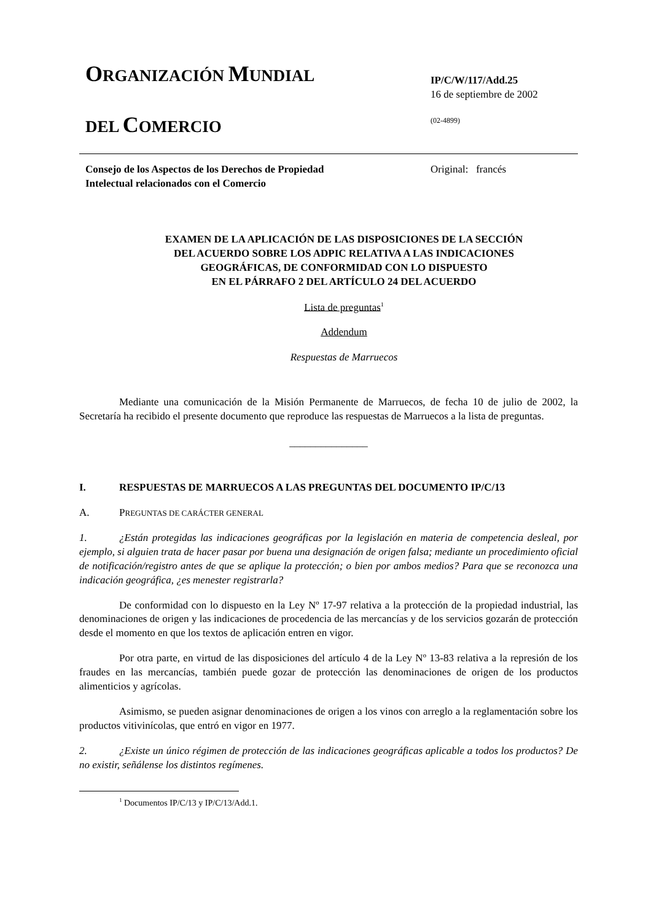ORGANIZACIÓN MUNDIAL
DEL COMERCIO
IP/C/W/117/Add.25
16 de septiembre de 2002
(02-4899)
Consejo de los Aspectos de los Derechos de Propiedad
Intelectual relacionados con el Comercio
Original: francés
EXAMEN DE LA APLICACIÓN DE LAS DISPOSICIONES DE LA SECCIÓN
DEL ACUERDO SOBRE LOS ADPIC RELATIVA A LAS INDICACIONES
GEOGRÁFICAS, DE CONFORMIDAD CON LO DISPUESTO
EN EL PÁRRAFO 2 DEL ARTÍCULO 24 DEL ACUERDO
Lista de preguntas<sup>1</sup>
Addendum
Respuestas de Marruecos
Mediante una comunicación de la Misión Permanente de Marruecos, de fecha 10 de julio de 2002, la Secretaría ha recibido el presente documento que reproduce las respuestas de Marruecos a la lista de preguntas.
_______________
I. RESPUESTAS DE MARRUECOS A LAS PREGUNTAS DEL DOCUMENTO IP/C/13
A. PREGUNTAS DE CARÁCTER GENERAL
1. ¿Están protegidas las indicaciones geográficas por la legislación en materia de competencia desleal, por ejemplo, si alguien trata de hacer pasar por buena una designación de origen falsa; mediante un procedimiento oficial de notificación/registro antes de que se aplique la protección; o bien por ambos medios? Para que se reconozca una indicación geográfica, ¿es menester registrarla?
De conformidad con lo dispuesto en la Ley Nº 17-97 relativa a la protección de la propiedad industrial, las denominaciones de origen y las indicaciones de procedencia de las mercancías y de los servicios gozarán de protección desde el momento en que los textos de aplicación entren en vigor.
Por otra parte, en virtud de las disposiciones del artículo 4 de la Ley Nº 13-83 relativa a la represión de los fraudes en las mercancías, también puede gozar de protección las denominaciones de origen de los productos alimenticios y agrícolas.
Asimismo, se pueden asignar denominaciones de origen a los vinos con arreglo a la reglamentación sobre los productos vitivinícolas, que entró en vigor en 1977.
2. ¿Existe un único régimen de protección de las indicaciones geográficas aplicable a todos los productos? De no existir, señálense los distintos regímenes.
<sup>1</sup> Documentos IP/C/13 y IP/C/13/Add.1.